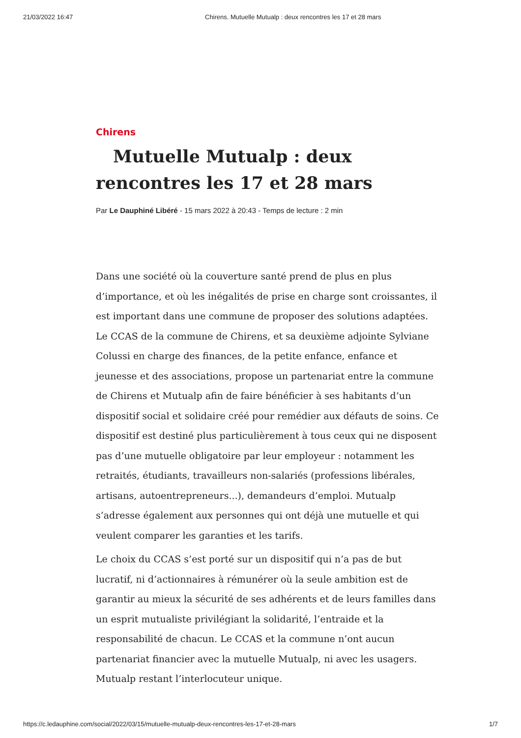21/03/2022 16:47 Chirens. Mutuelle Mutualp : deux rencontres les 17 et 28 mars
Chirens
Mutuelle Mutualp : deux rencontres les 17 et 28 mars
Par Le Dauphiné Libéré - 15 mars 2022 à 20:43 - Temps de lecture : 2 min
Dans une société où la couverture santé prend de plus en plus d’importance, et où les inégalités de prise en charge sont croissantes, il est important dans une commune de proposer des solutions adaptées. Le CCAS de la commune de Chirens, et sa deuxième adjointe Sylviane Colussi en charge des finances, de la petite enfance, enfance et jeunesse et des associations, propose un partenariat entre la commune de Chirens et Mutualp afin de faire bénéficier à ses habitants d’un dispositif social et solidaire créé pour remédier aux défauts de soins. Ce dispositif est destiné plus particulièrement à tous ceux qui ne disposent pas d’une mutuelle obligatoire par leur employeur : notamment les retraités, étudiants, travailleurs non-salariés (professions libérales, artisans, autoentrepreneurs...), demandeurs d’emploi. Mutualp s’adresse également aux personnes qui ont déjà une mutuelle et qui veulent comparer les garanties et les tarifs.
Le choix du CCAS s’est porté sur un dispositif qui n’a pas de but lucratif, ni d’actionnaires à rémunérer où la seule ambition est de garantir au mieux la sécurité de ses adhérents et de leurs familles dans un esprit mutualiste privilégiant la solidarité, l’entraide et la responsabilité de chacun. Le CCAS et la commune n’ont aucun partenariat financier avec la mutuelle Mutualp, ni avec les usagers. Mutualp restant l’interlocuteur unique.
https://c.ledauphine.com/social/2022/03/15/mutuelle-mutualp-deux-rencontres-les-17-et-28-mars 1/7